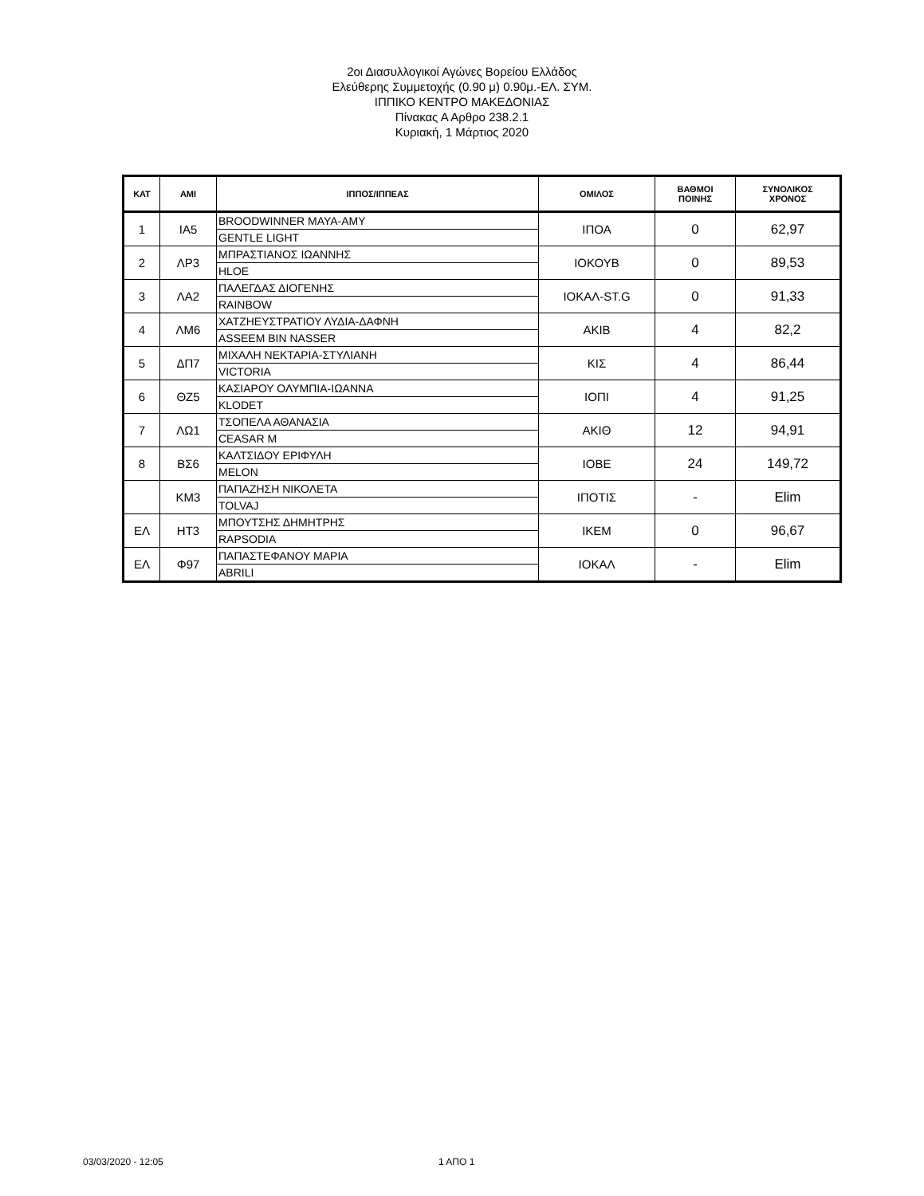2οι Διασυλλογικοί Αγώνες Βορείου Ελλάδος
Ελεύθερης Συμμετοχής (0.90 μ) 0.90μ.-ΕΛ. ΣΥΜ.
ΙΠΠΙΚΟ ΚΕΝΤΡΟ ΜΑΚΕΔΟΝΙΑΣ
Πίνακας Α Αρθρο 238.2.1
Κυριακή, 1 Μάρτιος 2020
| ΚΑΤ | ΑΜΙ | ΙΠΠΟΣ/ΙΠΠΕΑΣ | ΟΜΙΛΟΣ | ΒΑΘΜΟΙ ΠΟΙΝΗΣ | ΣΥΝΟΛΙΚΟΣ ΧΡΟΝΟΣ |
| --- | --- | --- | --- | --- | --- |
| 1 | ΙΑ5 | BROODWINNER MAYA-AMY | ΙΠΟΑ | 0 | 62,97 |
| | | GENTLE LIGHT | | | |
| 2 | ΛΡ3 | ΜΠΡΑΣΤΙΑΝΟΣ ΙΩΑΝΝΗΣ | ΙΟΚΟΥΒ | 0 | 89,53 |
| | | HLOE | | | |
| 3 | ΛΑ2 | ΠΑΛΕΓΔΑΣ ΔΙΟΓΕΝΗΣ | ΙΟΚΑΛ-ST.G | 0 | 91,33 |
| | | RAINBOW | | | |
| 4 | ΛΜ6 | ΧΑΤΖΗΕΥΣΤΡΑΤΙΟΥ ΛΥΔΙΑ-ΔΑΦΝΗ | ΑΚΙΒ | 4 | 82,2 |
| | | ASSEEM BIN NASSER | | | |
| 5 | ΔΠ7 | ΜΙΧΑΛΗ ΝΕΚΤΑΡΙΑ-ΣΤΥΛΙΑΝΗ | ΚΙΣ | 4 | 86,44 |
| | | VICTORIA | | | |
| 6 | ΘΖ5 | ΚΑΣΙΑΡΟΥ ΟΛΥΜΠΙΑ-ΙΩΑΝΝΑ | ΙΟΠΙ | 4 | 91,25 |
| | | KLODET | | | |
| 7 | ΛΩ1 | ΤΣΟΠΕΛΑ ΑΘΑΝΑΣΙΑ | ΑΚΙΘ | 12 | 94,91 |
| | | CEASAR M | | | |
| 8 | ΒΣ6 | ΚΑΛΤΣΙΔΟΥ ΕΡΙΦΥΛΗ | ΙΟΒΕ | 24 | 149,72 |
| | | MELON | | | |
| | ΚΜ3 | ΠΑΠΑΖΗΣΗ ΝΙΚΟΛΕΤΑ | ΙΠΟΤΙΣ | - | Elim |
| | | TOLVAJ | | | |
| ΕΛ | ΗΤ3 | ΜΠΟΥΤΣΗΣ ΔΗΜΗΤΡΗΣ | ΙΚΕΜ | 0 | 96,67 |
| | | RAPSODIA | | | |
| ΕΛ | Φ97 | ΠΑΠΑΣΤΕΦΑΝΟΥ ΜΑΡΙΑ | ΙΟΚΑΛ | - | Elim |
| | | ABRILI | | | |
03/03/2020 - 12:05 1 ΑΠΟ 1